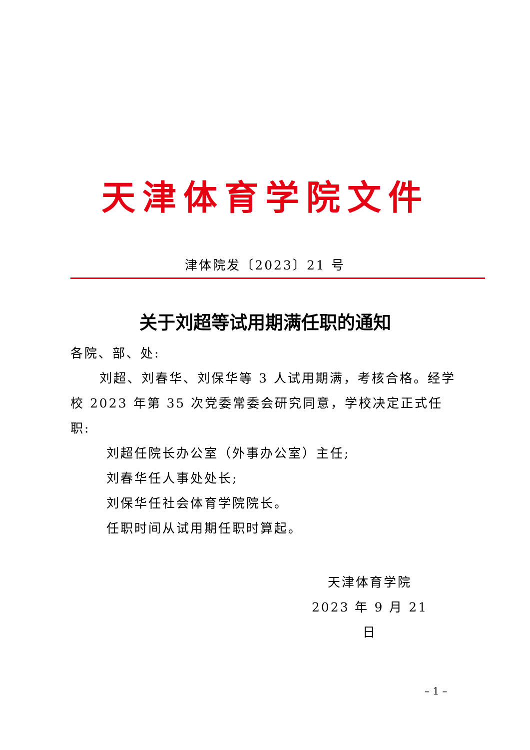天津体育学院文件
津体院发〔2023〕21 号
关于刘超等试用期满任职的通知
各院、部、处:
刘超、刘春华、刘保华等 3 人试用期满，考核合格。经学校 2023 年第 35 次党委常委会研究同意，学校决定正式任职:
刘超任院长办公室（外事办公室）主任;
刘春华任人事处处长;
刘保华任社会体育学院院长。
任职时间从试用期任职时算起。
天津体育学院
2023 年 9 月 21 日
– 1 –